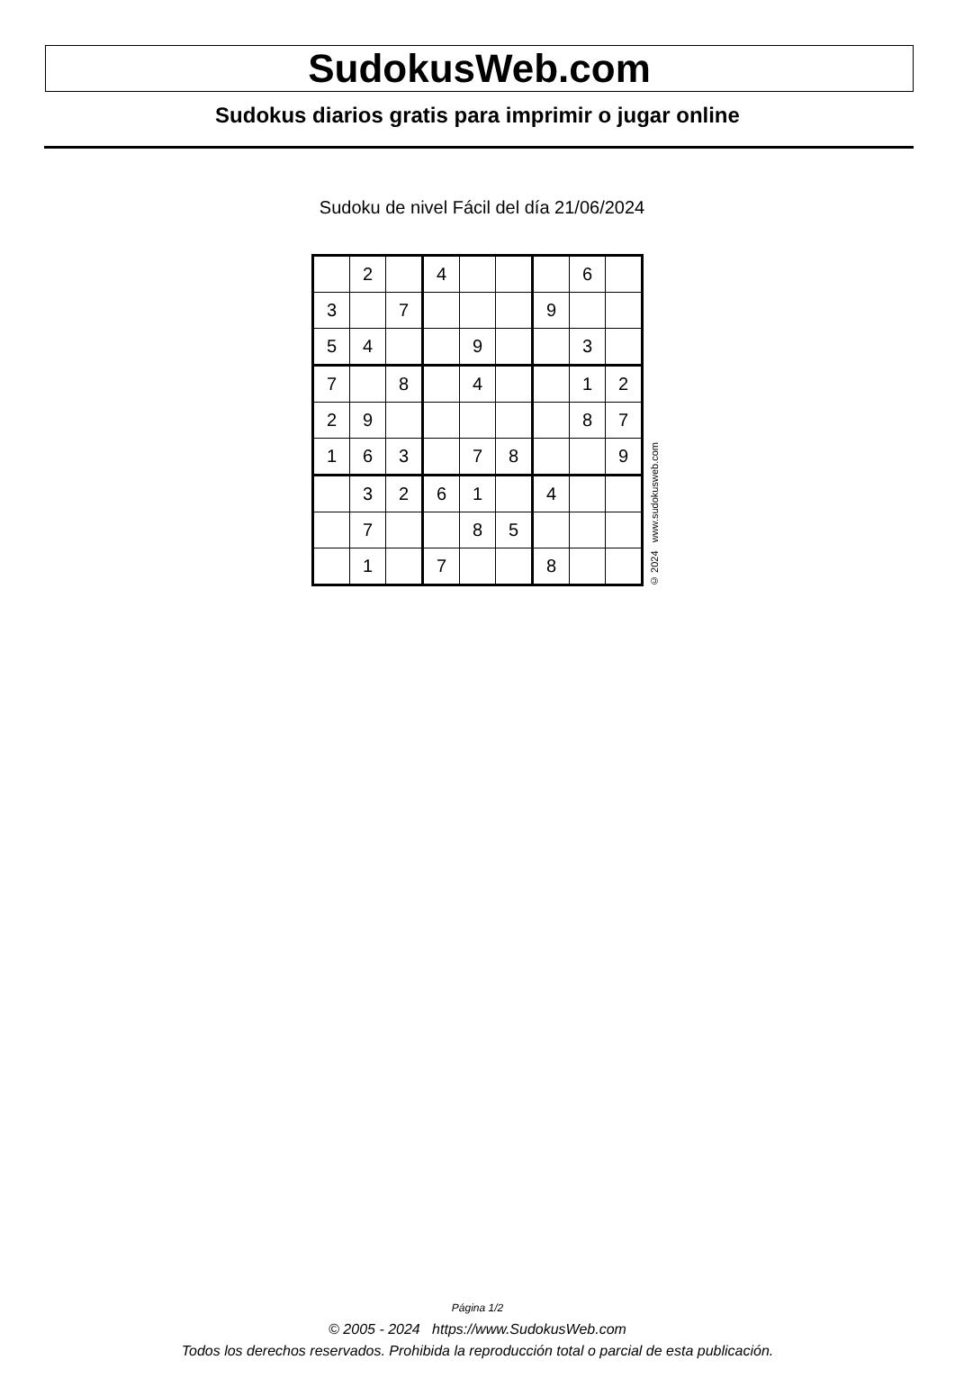SudokusWeb.com
Sudokus diarios gratis para imprimir o jugar online
Sudoku de nivel Fácil del día 21/06/2024
| | 2 | | 4 | | | | 6 | |
| 3 | | 7 | | | | 9 | | |
| 5 | 4 | | | 9 | | | 3 | |
| 7 | | 8 | | 4 | | | 1 | 2 |
| 2 | 9 | | | | | | 8 | 7 |
| 1 | 6 | 3 | | 7 | 8 | | | 9 |
| | 3 | 2 | 6 | 1 | | 4 | | |
| | 7 | | | 8 | 5 | | | |
| | 1 | | 7 | | | 8 | | |
© 2024 www.sudokusweb.com
Página 1/2
© 2005 - 2024 https://www.SudokusWeb.com
Todos los derechos reservados. Prohibida la reproducción total o parcial de esta publicación.